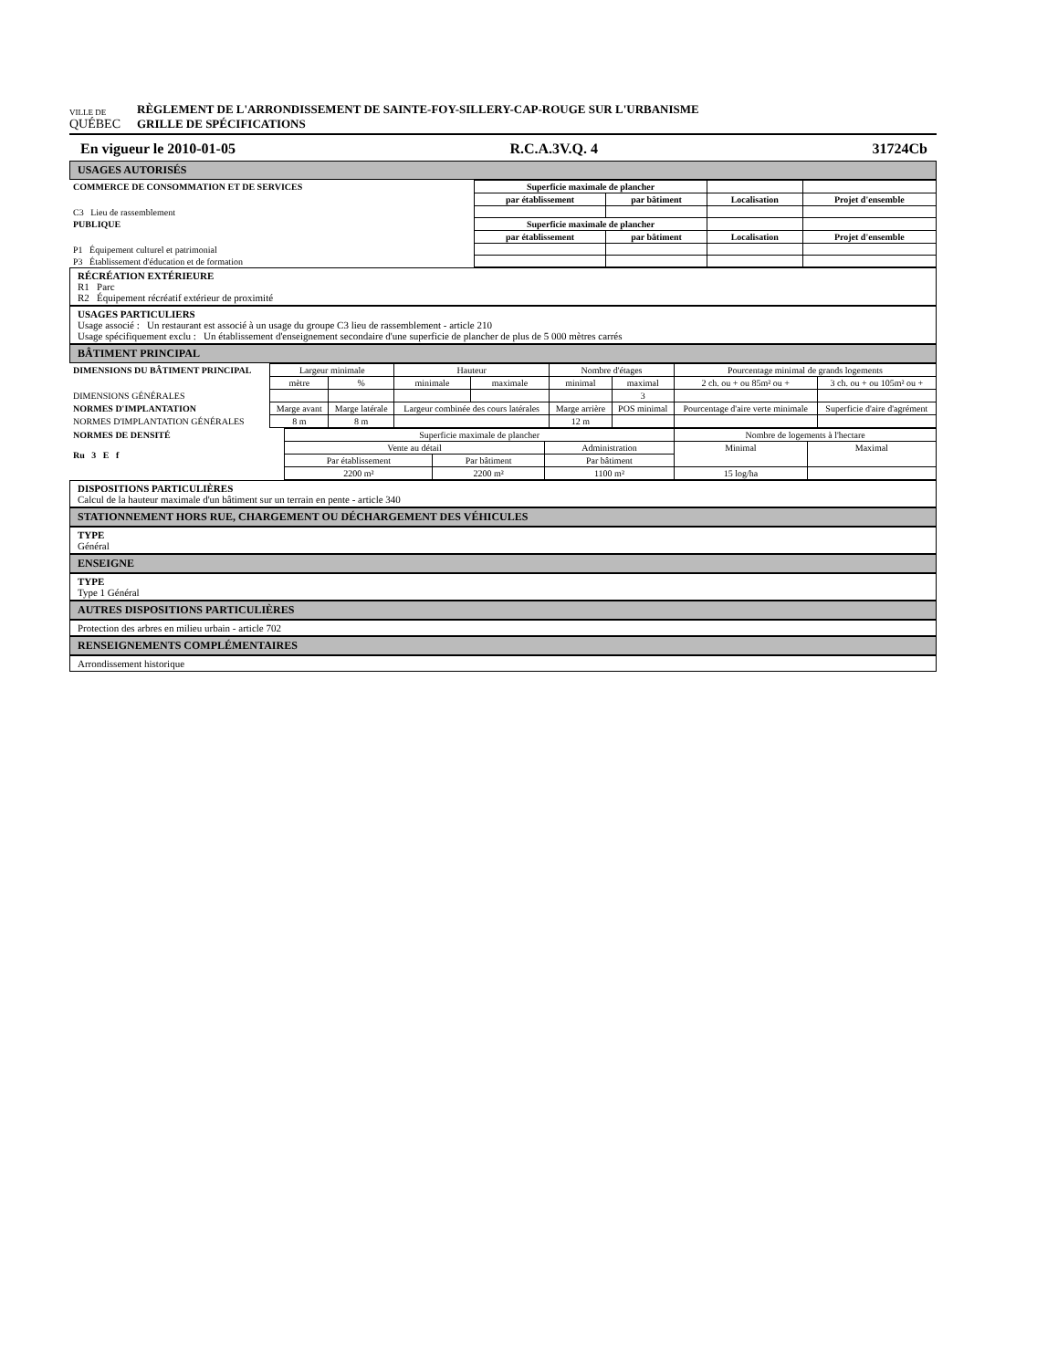VILLE DE
QUÉBEC
RÈGLEMENT DE L'ARRONDISSEMENT DE SAINTE-FOY-SILLERY-CAP-ROUGE SUR L'URBANISME
GRILLE DE SPÉCIFICATIONS
En vigueur le 2010-01-05 R.C.A.3V.Q. 4 31724Cb
USAGES AUTORISÉS
| COMMERCE DE CONSOMMATION ET DE SERVICES | Superficie maximale de plancher | | | |
| | par établissement | par bâtiment | Localisation | Projet d'ensemble |
| C3 Lieu de rassemblement | | | | |
| PUBLIQUE | Superficie maximale de plancher | | | |
| | par établissement | par bâtiment | Localisation | Projet d'ensemble |
| P1 Équipement culturel et patrimonial | | | | |
| P3 Établissement d'éducation et de formation | | | | |
RÉCRÉATION EXTÉRIEURE
R1 Parc
R2 Équipement récréatif extérieur de proximité
USAGES PARTICULIERS
Usage associé : Un restaurant est associé à un usage du groupe C3 lieu de rassemblement - article 210
Usage spécifiquement exclu : Un établissement d'enseignement secondaire d'une superficie de plancher de plus de 5 000 mètres carrés
BÂTIMENT PRINCIPAL
| DIMENSIONS DU BÂTIMENT PRINCIPAL | Largeur minimale | | Hauteur | | Nombre d'étages | | Pourcentage minimal de grands logements | |
| | mètre | % | minimale | maximale | minimal | maximal | 2 ch. ou + ou 85m² ou + | 3 ch. ou + ou 105m² ou + |
| DIMENSIONS GÉNÉRALES | | | | | | 3 | | |
| NORMES D'IMPLANTATION | Marge avant | Marge latérale | Largeur combinée des cours latérales | | Marge arrière | POS minimal | Pourcentage d'aire verte minimale | Superficie d'aire d'agrément |
| NORMES D'IMPLANTATION GÉNÉRALES | 8 m | 8 m | | | 12 m | | | |
| NORMES DE DENSITÉ Ru 3 E f | Superficie maximale de plancher | | | Nombre de logements à l'hectare | |
| | Vente au détail | | Administration | Minimal | Maximal |
| | Par établissement | Par bâtiment | Par bâtiment | | |
| | 2200 m² | 2200 m² | 1100 m² | 15 log/ha | |
DISPOSITIONS PARTICULIÈRES
Calcul de la hauteur maximale d'un bâtiment sur un terrain en pente - article 340
STATIONNEMENT HORS RUE, CHARGEMENT OU DÉCHARGEMENT DES VÉHICULES
TYPE
Général
ENSEIGNE
TYPE
Type 1 Général
AUTRES DISPOSITIONS PARTICULIÈRES
Protection des arbres en milieu urbain - article 702
RENSEIGNEMENTS COMPLÉMENTAIRES
Arrondissement historique